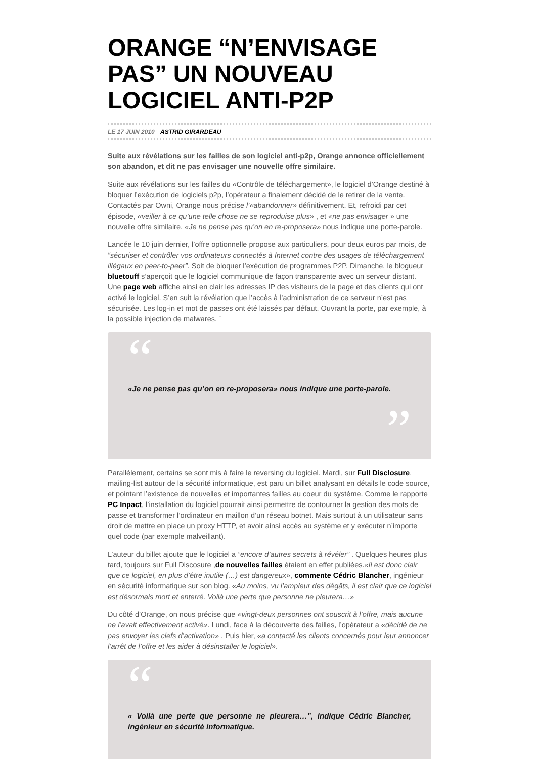ORANGE “N’ENVISAGE PAS” UN NOUVEAU LOGICIEL ANTI-P2P
LE 17 JUIN 2010 ASTRID GIRARDEAU
Suite aux révélations sur les failles de son logiciel anti-p2p, Orange annonce officiellement son abandon, et dit ne pas envisager une nouvelle offre similaire.
Suite aux révélations sur les failles du «Contrôle de téléchargement», le logiciel d’Orange destiné à bloquer l’exécution de logiciels p2p, l’opérateur a finalement décidé de le retirer de la vente. Contactés par Owni, Orange nous précise l’«abandonner» définitivement. Et, refroidi par cet épisode, «veiller à ce qu’une telle chose ne se reproduise plus» , et «ne pas envisager » une nouvelle offre similaire. «Je ne pense pas qu’on en re-proposera» nous indique une porte-parole.
Lancée le 10 juin dernier, l’offre optionnelle propose aux particuliers, pour deux euros par mois, de “sécuriser et contrôler vos ordinateurs connectés à Internet contre des usages de téléchargement illégaux en peer-to-peer”. Soit de bloquer l’exécution de programmes P2P. Dimanche, le blogueur bluetouff s’aperçoit que le logiciel communique de façon transparente avec un serveur distant. Une page web affiche ainsi en clair les adresses IP des visiteurs de la page et des clients qui ont activé le logiciel. S’en suit la révélation que l’accès à l’administration de ce serveur n’est pas sécurisée. Les log-in et mot de passes ont été laissés par défaut. Ouvrant la porte, par exemple, à la possible injection de malwares. `
“
«Je ne pense pas qu’on en re-proposera» nous indique une porte-parole.
”
Parallèlement, certains se sont mis à faire le reversing du logiciel. Mardi, sur Full Disclosure, mailing-list autour de la sécurité informatique, est paru un billet analysant en détails le code source, et pointant l’existence de nouvelles et importantes failles au coeur du système. Comme le rapporte PC Inpact, l’installation du logiciel pourrait ainsi permettre de contourner la gestion des mots de passe et transformer l’ordinateur en maillon d’un réseau botnet. Mais surtout à un utilisateur sans droit de mettre en place un proxy HTTP, et avoir ainsi accès au système et y exécuter n’importe quel code (par exemple malveillant).
L’auteur du billet ajoute que le logiciel a “encore d’autres secrets à révéler” . Quelques heures plus tard, toujours sur Full Discosure ,de nouvelles failles étaient en effet publiées.«Il est donc clair que ce logiciel, en plus d’être inutile (…) est dangereux», commente Cédric Blancher, ingénieur en sécurité informatique sur son blog. «Au moins, vu l’ampleur des dégâts, il est clair que ce logiciel est désormais mort et enterré. Voilà une perte que personne ne pleurera…»
Du côté d’Orange, on nous précise que «vingt-deux personnes ont souscrit à l’offre, mais aucune ne l’avait effectivement activé». Lundi, face à la découverte des failles, l’opérateur a «décidé de ne pas envoyer les clefs d’activation» . Puis hier, «a contacté les clients concernés pour leur annoncer l’arrêt de l’offre et les aider à désinstaller le logiciel».
“
« Voilà une perte que personne ne pleurera…”, indique Cédric Blancher, ingénieur en sécurité informatique.